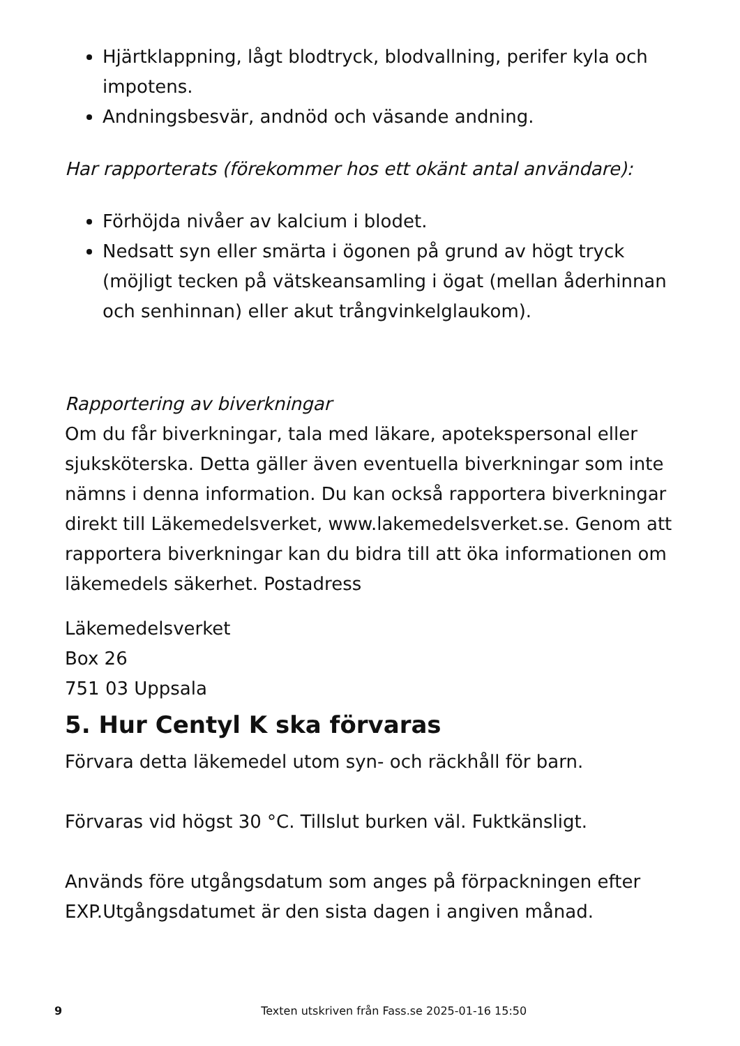Hjärtklappning, lågt blodtryck, blodvallning, perifer kyla och impotens.
Andningsbesvär, andnöd och väsande andning.
Har rapporterats (förekommer hos ett okänt antal användare):
Förhöjda nivåer av kalcium i blodet.
Nedsatt syn eller smärta i ögonen på grund av högt tryck (möjligt tecken på vätskeansamling i ögat (mellan åderhinnan och senhinnan) eller akut trångvinkelglaukom).
Rapportering av biverkningar
Om du får biverkningar, tala med läkare, apotekspersonal eller sjuksköterska. Detta gäller även eventuella biverkningar som inte nämns i denna information. Du kan också rapportera biverkningar direkt till Läkemedelsverket, www.lakemedelsverket.se. Genom att rapportera biverkningar kan du bidra till att öka informationen om läkemedels säkerhet. Postadress
Läkemedelsverket
Box 26
751 03 Uppsala
5. Hur Centyl K ska förvaras
Förvara detta läkemedel utom syn- och räckhåll för barn.
Förvaras vid högst 30 °C. Tillslut burken väl. Fuktkänsligt.
Används före utgångsdatum som anges på förpackningen efter EXP.Utgångsdatumet är den sista dagen i angiven månad.
9 Texten utskriven från Fass.se 2025-01-16 15:50